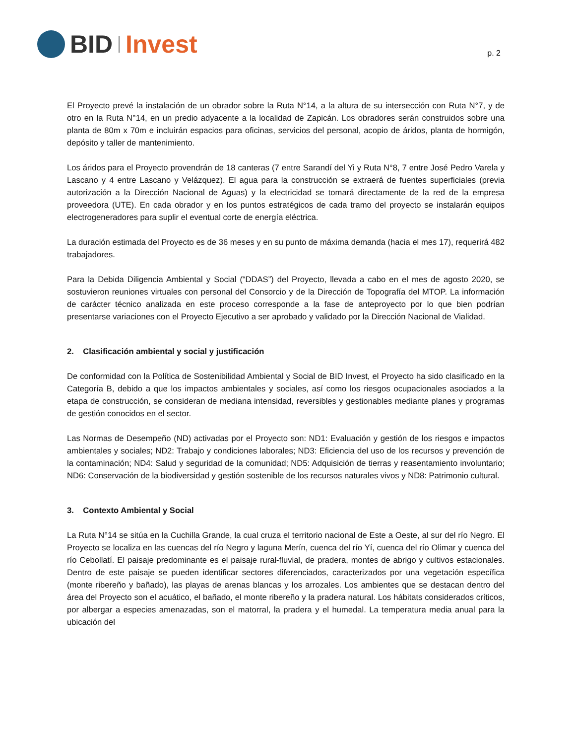BID Invest
p. 2
El Proyecto prevé la instalación de un obrador sobre la Ruta N°14, a la altura de su intersección con Ruta N°7, y de otro en la Ruta N°14, en un predio adyacente a la localidad de Zapicán. Los obradores serán construidos sobre una planta de 80m x 70m e incluirán espacios para oficinas, servicios del personal, acopio de áridos, planta de hormigón, depósito y taller de mantenimiento.
Los áridos para el Proyecto provendrán de 18 canteras (7 entre Sarandí del Yi y Ruta N°8, 7 entre José Pedro Varela y Lascano y 4 entre Lascano y Velázquez). El agua para la construcción se extraerá de fuentes superficiales (previa autorización a la Dirección Nacional de Aguas) y la electricidad se tomará directamente de la red de la empresa proveedora (UTE). En cada obrador y en los puntos estratégicos de cada tramo del proyecto se instalarán equipos electrogeneradores para suplir el eventual corte de energía eléctrica.
La duración estimada del Proyecto es de 36 meses y en su punto de máxima demanda (hacia el mes 17), requerirá 482 trabajadores.
Para la Debida Diligencia Ambiental y Social (“DDAS”) del Proyecto, llevada a cabo en el mes de agosto 2020, se sostuvieron reuniones virtuales con personal del Consorcio y de la Dirección de Topografía del MTOP. La información de carácter técnico analizada en este proceso corresponde a la fase de anteproyecto por lo que bien podrían presentarse variaciones con el Proyecto Ejecutivo a ser aprobado y validado por la Dirección Nacional de Vialidad.
2. Clasificación ambiental y social y justificación
De conformidad con la Política de Sostenibilidad Ambiental y Social de BID Invest, el Proyecto ha sido clasificado en la Categoría B, debido a que los impactos ambientales y sociales, así como los riesgos ocupacionales asociados a la etapa de construcción, se consideran de mediana intensidad, reversibles y gestionables mediante planes y programas de gestión conocidos en el sector.
Las Normas de Desempeño (ND) activadas por el Proyecto son: ND1: Evaluación y gestión de los riesgos e impactos ambientales y sociales; ND2: Trabajo y condiciones laborales; ND3: Eficiencia del uso de los recursos y prevención de la contaminación; ND4: Salud y seguridad de la comunidad; ND5: Adquisición de tierras y reasentamiento involuntario; ND6: Conservación de la biodiversidad y gestión sostenible de los recursos naturales vivos y ND8: Patrimonio cultural.
3. Contexto Ambiental y Social
La Ruta N°14 se sitúa en la Cuchilla Grande, la cual cruza el territorio nacional de Este a Oeste, al sur del río Negro. El Proyecto se localiza en las cuencas del río Negro y laguna Merín, cuenca del río Yí, cuenca del río Olimar y cuenca del río Cebollatí. El paisaje predominante es el paisaje rural-fluvial, de pradera, montes de abrigo y cultivos estacionales. Dentro de este paisaje se pueden identificar sectores diferenciados, caracterizados por una vegetación específica (monte ribereño y bañado), las playas de arenas blancas y los arrozales. Los ambientes que se destacan dentro del área del Proyecto son el acuático, el bañado, el monte ribereño y la pradera natural. Los hábitats considerados críticos, por albergar a especies amenazadas, son el matorral, la pradera y el humedal. La temperatura media anual para la ubicación del